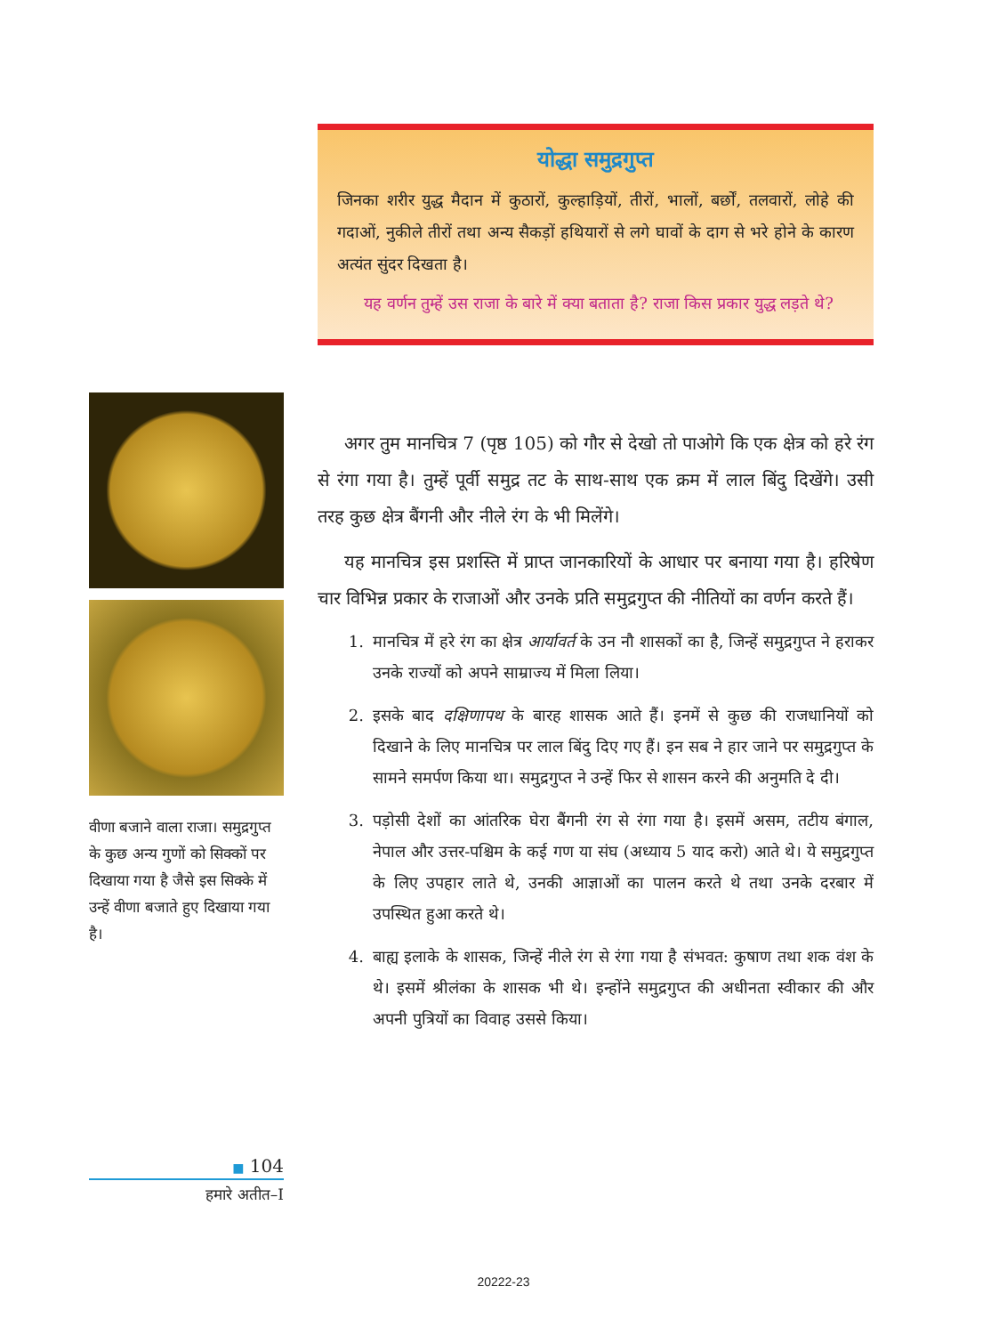योद्धा समुद्रगुप्त
जिनका शरीर युद्ध मैदान में कुठारों, कुल्हाड़ियों, तीरों, भालों, बर्छों, तलवारों, लोहे की गदाओं, नुकीले तीरों तथा अन्य सैकड़ों हथियारों से लगे घावों के दाग से भरे होने के कारण अत्यंत सुंदर दिखता है।
यह वर्णन तुम्हें उस राजा के बारे में क्या बताता है? राजा किस प्रकार युद्ध लड़ते थे?
वीणा बजाने वाला राजा। समुद्रगुप्त के कुछ अन्य गुणों को सिक्कों पर दिखाया गया है जैसे इस सिक्के में उन्हें वीणा बजाते हुए दिखाया गया है।
अगर तुम मानचित्र 7 (पृष्ठ 105) को गौर से देखो तो पाओगे कि एक क्षेत्र को हरे रंग से रंगा गया है। तुम्हें पूर्वी समुद्र तट के साथ-साथ एक क्रम में लाल बिंदु दिखेंगे। उसी तरह कुछ क्षेत्र बैंगनी और नीले रंग के भी मिलेंगे।
यह मानचित्र इस प्रशस्ति में प्राप्त जानकारियों के आधार पर बनाया गया है। हरिषेण चार विभिन्न प्रकार के राजाओं और उनके प्रति समुद्रगुप्त की नीतियों का वर्णन करते हैं।
1. मानचित्र में हरे रंग का क्षेत्र आर्यावर्त के उन नौ शासकों का है, जिन्हें समुद्रगुप्त ने हराकर उनके राज्यों को अपने साम्राज्य में मिला लिया।
2. इसके बाद दक्षिणापथ के बारह शासक आते हैं। इनमें से कुछ की राजधानियों को दिखाने के लिए मानचित्र पर लाल बिंदु दिए गए हैं। इन सब ने हार जाने पर समुद्रगुप्त के सामने समर्पण किया था। समुद्रगुप्त ने उन्हें फिर से शासन करने की अनुमति दे दी।
3. पड़ोसी देशों का आंतरिक घेरा बैंगनी रंग से रंगा गया है। इसमें असम, तटीय बंगाल, नेपाल और उत्तर-पश्चिम के कई गण या संघ (अध्याय 5 याद करो) आते थे। ये समुद्रगुप्त के लिए उपहार लाते थे, उनकी आज्ञाओं का पालन करते थे तथा उनके दरबार में उपस्थित हुआ करते थे।
4. बाह्य इलाके के शासक, जिन्हें नीले रंग से रंगा गया है संभवत: कुषाण तथा शक वंश के थे। इसमें श्रीलंका के शासक भी थे। इन्होंने समुद्रगुप्त की अधीनता स्वीकार की और अपनी पुत्रियों का विवाह उससे किया।
■ 104
हमारे अतीत–I
20222-23